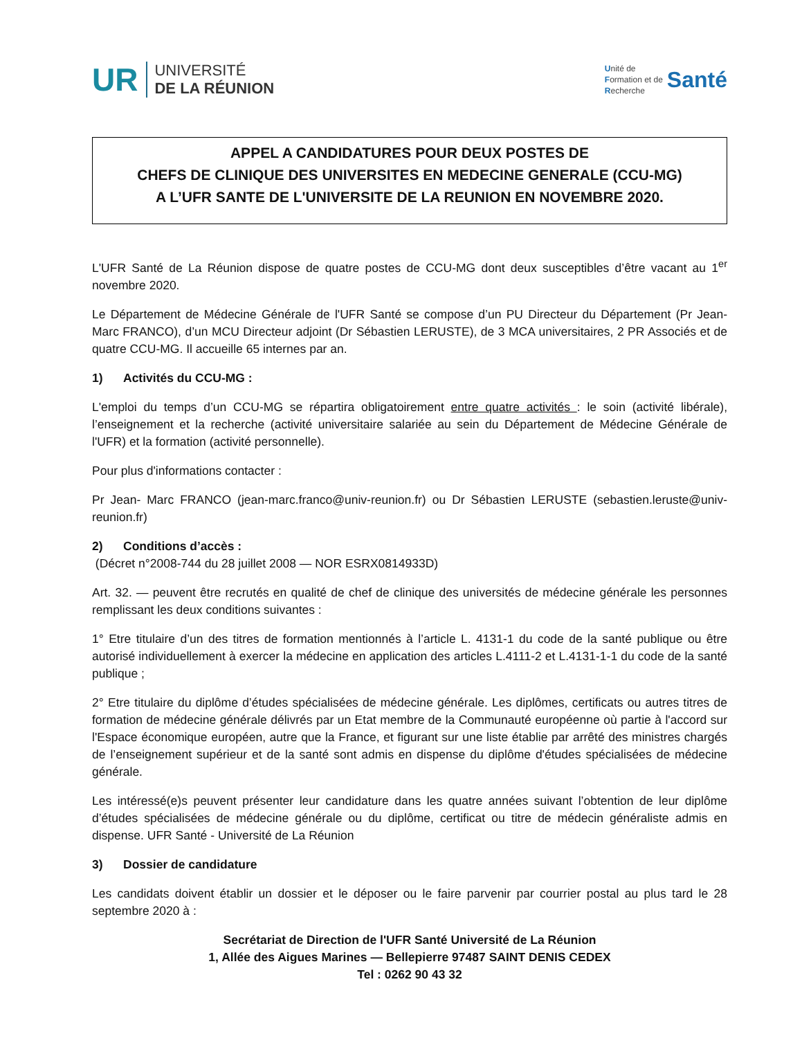UR
UNIVERSITÉ
DE LA RÉUNION
Unité de
Formation et de
Recherche
Santé
APPEL A CANDIDATURES POUR DEUX POSTES DE
CHEFS DE CLINIQUE DES UNIVERSITES EN MEDECINE GENERALE (CCU-MG)
A L’UFR SANTE DE L'UNIVERSITE DE LA REUNION EN NOVEMBRE 2020.
L'UFR Santé de La Réunion dispose de quatre postes de CCU-MG dont deux susceptibles d’être vacant au 1<sup>er</sup> novembre 2020.
Le Département de Médecine Générale de l'UFR Santé se compose d’un PU Directeur du Département (Pr Jean-Marc FRANCO), d’un MCU Directeur adjoint (Dr Sébastien LERUSTE), de 3 MCA universitaires, 2 PR Associés et de quatre CCU-MG. Il accueille 65 internes par an.
1) Activités du CCU-MG :
L'emploi du temps d’un CCU-MG se répartira obligatoirement entre quatre activités : le soin (activité libérale), l’enseignement et la recherche (activité universitaire salariée au sein du Département de Médecine Générale de l'UFR) et la formation (activité personnelle).
Pour plus d'informations contacter :
Pr Jean- Marc FRANCO (jean-marc.franco@univ-reunion.fr) ou Dr Sébastien LERUSTE (sebastien.leruste@univ-reunion.fr)
2) Conditions d’accès :
(Décret n°2008-744 du 28 juillet 2008 — NOR ESRX0814933D)
Art. 32. — peuvent être recrutés en qualité de chef de clinique des universités de médecine générale les personnes remplissant les deux conditions suivantes :
1° Etre titulaire d’un des titres de formation mentionnés à l’article L. 4131-1 du code de la santé publique ou être autorisé individuellement à exercer la médecine en application des articles L.4111-2 et L.4131-1-1 du code de la santé publique ;
2° Etre titulaire du diplôme d’études spécialisées de médecine générale. Les diplômes, certificats ou autres titres de formation de médecine générale délivrés par un Etat membre de la Communauté européenne où partie à l'accord sur l'Espace économique européen, autre que la France, et figurant sur une liste établie par arrêté des ministres chargés de l’enseignement supérieur et de la santé sont admis en dispense du diplôme d'études spécialisées de médecine générale.
Les intéressé(e)s peuvent présenter leur candidature dans les quatre années suivant l’obtention de leur diplôme d’études spécialisées de médecine générale ou du diplôme, certificat ou titre de médecin généraliste admis en dispense. UFR Santé - Université de La Réunion
3) Dossier de candidature
Les candidats doivent établir un dossier et le déposer ou le faire parvenir par courrier postal au plus tard le 28 septembre 2020 à :
Secrétariat de Direction de l'UFR Santé Université de La Réunion
1, Allée des Aigues Marines — Bellepierre 97487 SAINT DENIS CEDEX
Tel : 0262 90 43 32